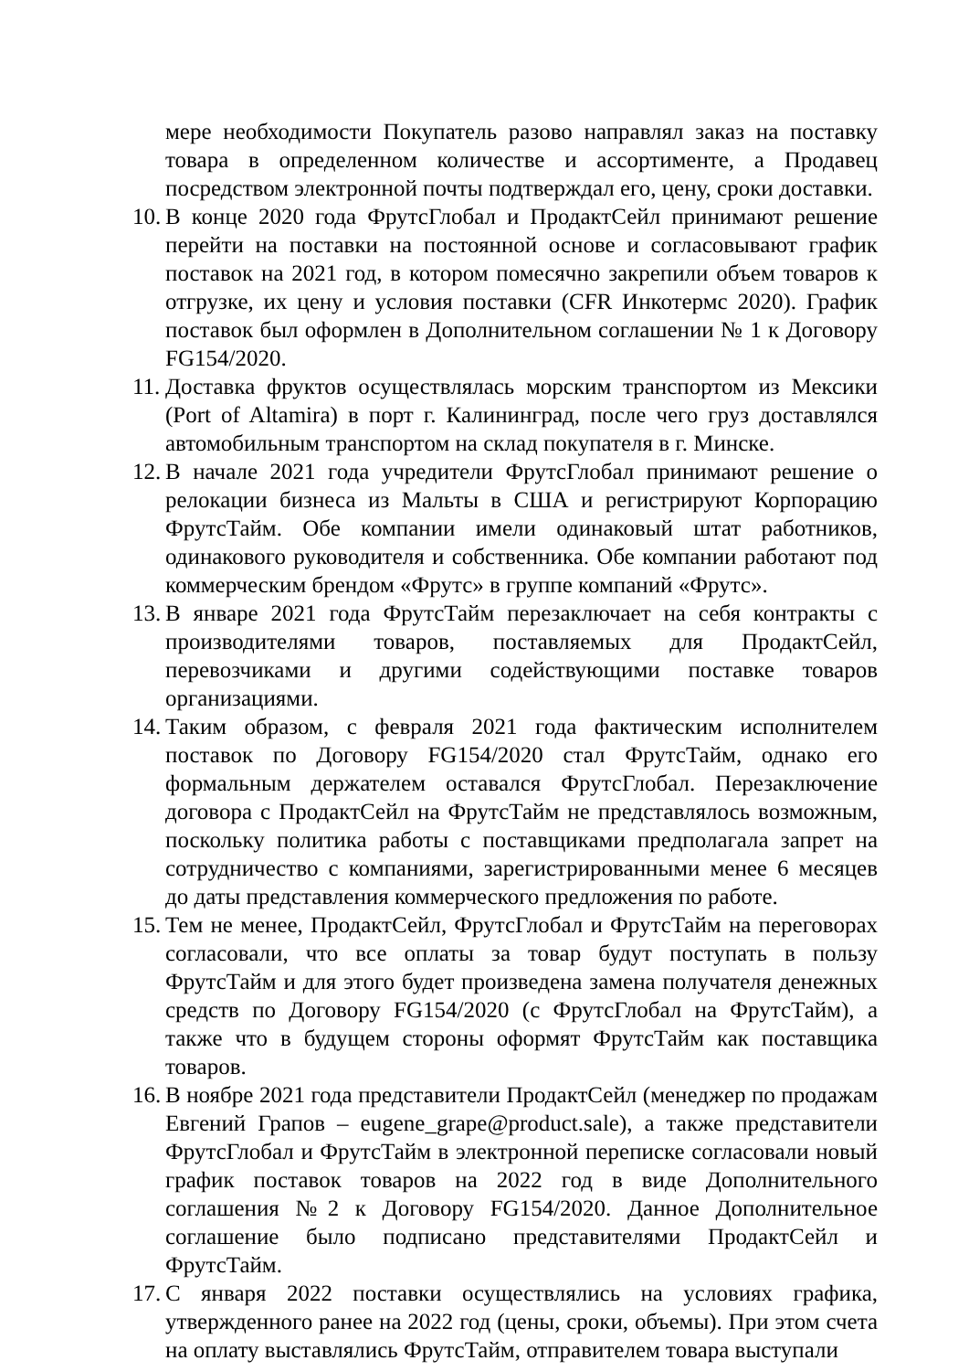мере необходимости Покупатель разово направлял заказ на поставку товара в определенном количестве и ассортименте, а Продавец посредством электронной почты подтверждал его, цену, сроки доставки.
10.
В конце 2020 года ФрутсГлобал и ПродактСейл принимают решение перейти на поставки на постоянной основе и согласовывают график поставок на 2021 год, в котором помесячно закрепили объем товаров к отгрузке, их цену и условия поставки (CFR Инкотермс 2020). График поставок был оформлен в Дополнительном соглашении № 1 к Договору FG154/2020.
11.
Доставка фруктов осуществлялась морским транспортом из Мексики (Port of Altamira) в порт г. Калининград, после чего груз доставлялся автомобильным транспортом на склад покупателя в г. Минске.
12.
В начале 2021 года учредители ФрутсГлобал принимают решение о релокации бизнеса из Мальты в США и регистрируют Корпорацию ФрутсТайм. Обе компании имели одинаковый штат работников, одинакового руководителя и собственника. Обе компании работают под коммерческим брендом «Фрутс» в группе компаний «Фрутс».
13.
В январе 2021 года ФрутсТайм перезаключает на себя контракты с производителями товаров, поставляемых для ПродактСейл, перевозчиками и другими содействующими поставке товаров организациями.
14.
Таким образом, с февраля 2021 года фактическим исполнителем поставок по Договору FG154/2020 стал ФрутсТайм, однако его формальным держателем оставался ФрутсГлобал. Перезаключение договора с ПродактСейл на ФрутсТайм не представлялось возможным, поскольку политика работы с поставщиками предполагала запрет на сотрудничество с компаниями, зарегистрированными менее 6 месяцев до даты представления коммерческого предложения по работе.
15.
Тем не менее, ПродактСейл, ФрутсГлобал и ФрутсТайм на переговорах согласовали, что все оплаты за товар будут поступать в пользу ФрутсТайм и для этого будет произведена замена получателя денежных средств по Договору FG154/2020 (с ФрутсГлобал на ФрутсТайм), а также что в будущем стороны оформят ФрутсТайм как поставщика товаров.
16.
В ноябре 2021 года представители ПродактСейл (менеджер по продажам Евгений Грапов – eugene_grape@product.sale), а также представители ФрутсГлобал и ФрутсТайм в электронной переписке согласовали новый график поставок товаров на 2022 год в виде Дополнительного соглашения №2 к Договору FG154/2020. Данное Дополнительное соглашение было подписано представителями ПродактСейл и ФрутсТайм.
17.
С января 2022 поставки осуществлялись на условиях графика, утвержденного ранее на 2022 год (цены, сроки, объемы). При этом счета на оплату выставлялись ФрутсТайм, отправителем товара выступали